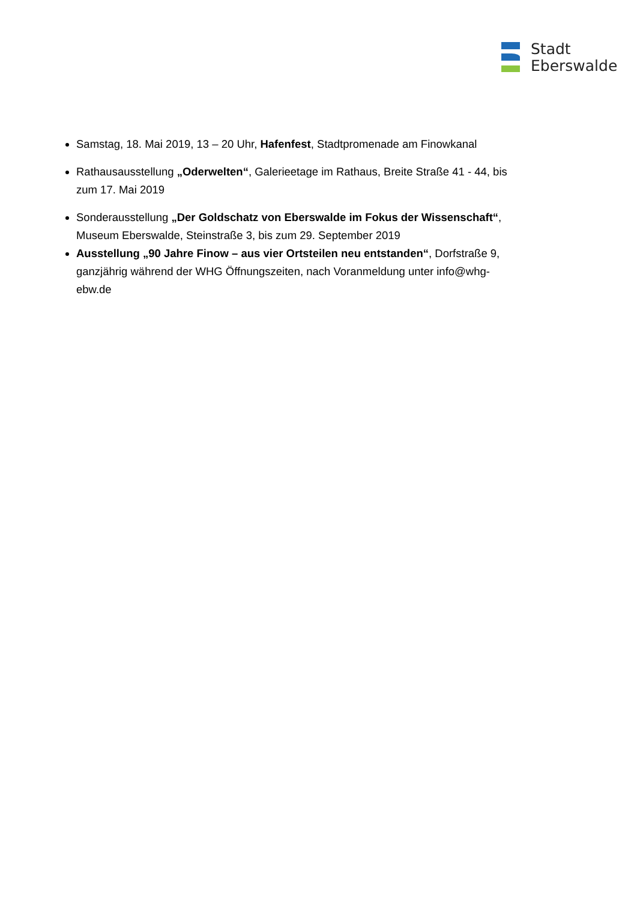Stadt
Eberswalde
Samstag, 18. Mai 2019, 13 – 20 Uhr, Hafenfest, Stadtpromenade am Finowkanal
Rathausausstellung „Oderwelten“, Galerieetage im Rathaus, Breite Straße 41 - 44, bis zum 17. Mai 2019
Sonderausstellung „Der Goldschatz von Eberswalde im Fokus der Wissenschaft“, Museum Eberswalde, Steinstraße 3, bis zum 29. September 2019
Ausstellung „90 Jahre Finow – aus vier Ortsteilen neu entstanden“, Dorfstraße 9, ganzjährig während der WHG Öffnungszeiten, nach Voranmeldung unter info@whg-ebw.de